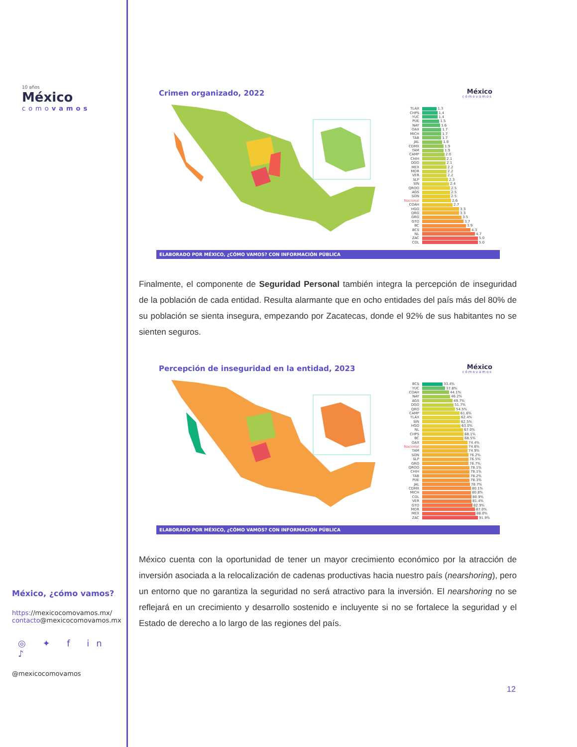10 años
México
comovamos
México, ¿cómo vamos?
https://mexicocomovamos.mx/
contacto@mexicocomovamos.mx
◎ ✦ f in ♪
@mexicocomovamos
Crimen organizado, 2022 México
cómovamos
TLAX 1.3
CHPS 1.4
YUC 1.4
PUE 1.5
NAY 1.6
OAX 1.7
MICH 1.7
TAB 1.7
JAL 1.8
CDMX 1.9
TAM 1.9
CAMP 2.0
CHIH 2.1
DGO 2.1
MEX 2.2
MOR 2.2
VER 2.2
SLP 2.3
SIN 2.4
QROO 2.5
AGS 2.5
SON 2.5
Nacional 2.6
COAH 2.7
HGO 3.3
QRO 3.3
GRO 3.5
GTO 3.7
BC 3.9
BCS 4.3
NL 4.7
ZAC 5.0
COL 5.0
ELABORADO POR MÉXICO, ¿CÓMO VAMOS? CON INFORMACIÓN PÚBLICA
Finalmente, el componente de Seguridad Personal también integra la percepción de inseguridad de la población de cada entidad. Resulta alarmante que en ocho entidades del país más del 80% de su población se sienta insegura, empezando por Zacatecas, donde el 92% de sus habitantes no se sienten seguros.
Percepción de inseguridad en la entidad, 2023
México
cómovamos
BCS 33.4%
YUC 37.8%
COAH 44.1%
NAY 46.2%
AGS 49.7%
DGO 51.7%
QRO 54.5%
CAMP 61.6%
TLAX 62.4%
SIN 62.5%
HGO 63.0%
NL 67.0%
CHPS 68.1%
BC 68.5%
OAX 74.4%
Nacional 74.6%
TAM 74.9%
SON 76.2%
SLP 76.5%
GRO 76.7%
QROO 78.1%
CHIH 78.1%
TAB 78.2%
PUE 78.3%
JAL 78.7%
CDMX 80.1%
MICH 80.8%
COL 80.9%
VER 81.4%
GTO 82.9%
MOR 87.0%
MEX 88.0%
ZAC 91.9%
ELABORADO POR MÉXICO, ¿CÓMO VAMOS? CON INFORMACIÓN PÚBLICA
México cuenta con la oportunidad de tener un mayor crecimiento económico por la atracción de inversión asociada a la relocalización de cadenas productivas hacia nuestro país (nearshoring), pero un entorno que no garantiza la seguridad no será atractivo para la inversión. El nearshoring no se reflejará en un crecimiento y desarrollo sostenido e incluyente si no se fortalece la seguridad y el Estado de derecho a lo largo de las regiones del país.
12